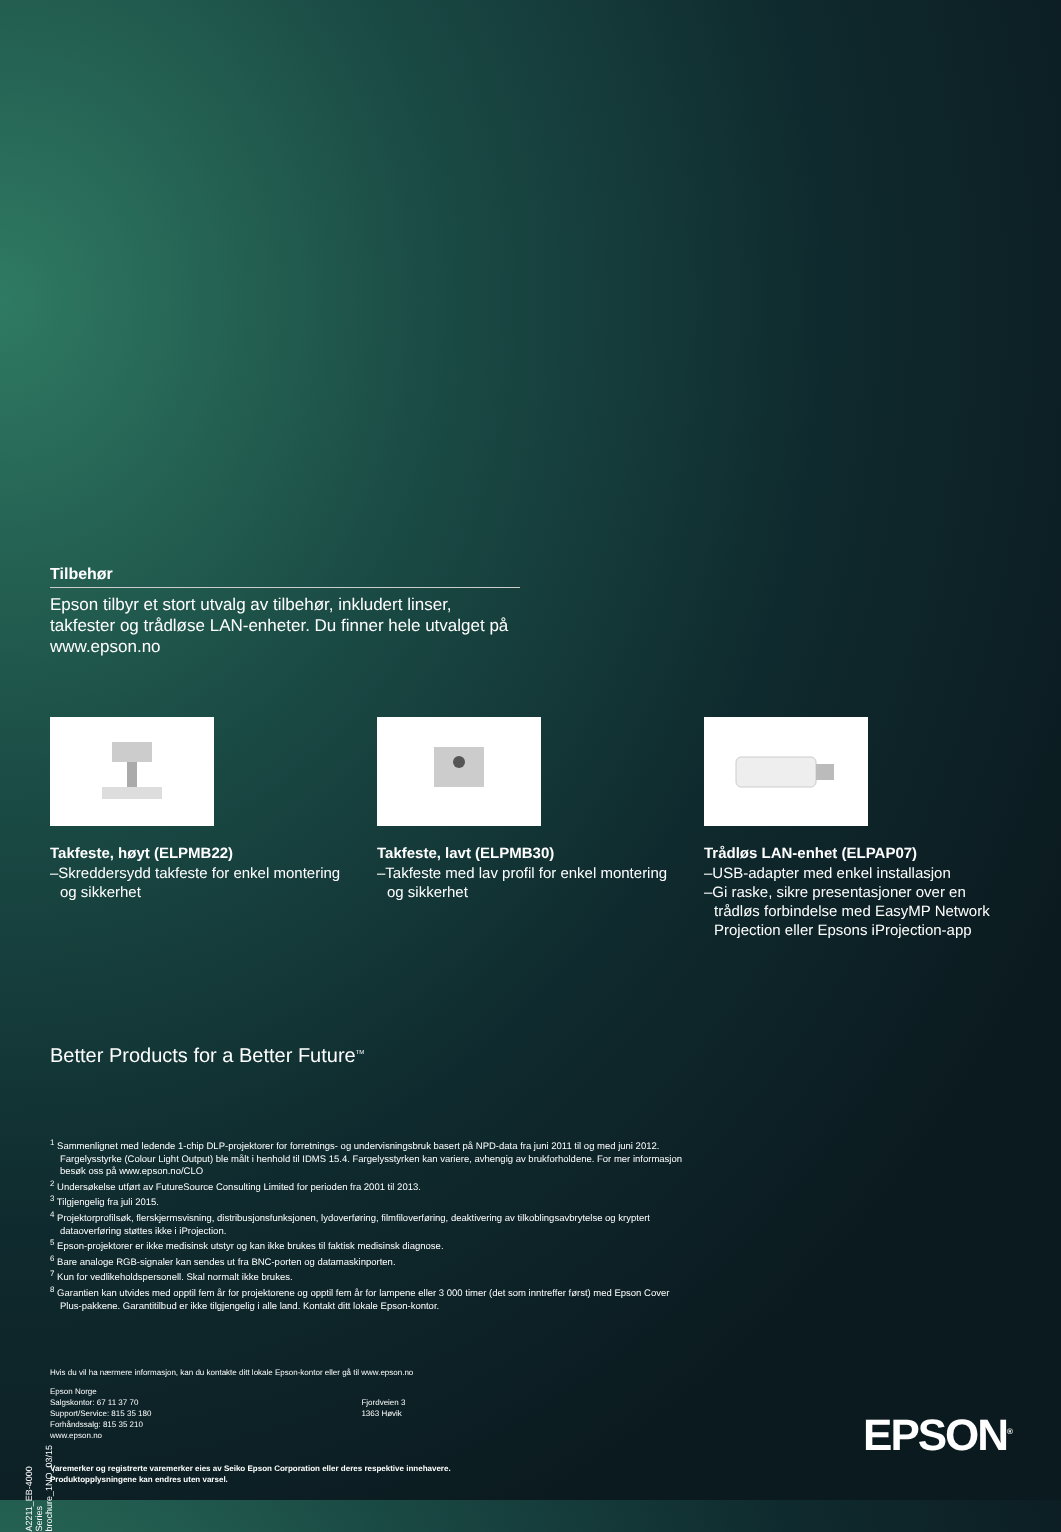Tilbehør
Epson tilbyr et stort utvalg av tilbehør, inkludert linser, takfester og trådløse LAN-enheter. Du finner hele utvalget på www.epson.no
Takfeste, høyt (ELPMB22)
–Skreddersydd takfeste for enkel montering og sikkerhet
Takfeste, lavt (ELPMB30)
–Takfeste med lav profil for enkel montering og sikkerhet
Trådløs LAN-enhet (ELPAP07)
–USB-adapter med enkel installasjon
–Gi raske, sikre presentasjoner over en trådløs forbindelse med EasyMP Network Projection eller Epsons iProjection-app
Better Products for a Better Future<sup>TM</sup>
<sup>1</sup> Sammenlignet med ledende 1-chip DLP-projektorer for forretnings- og undervisningsbruk basert på NPD-data fra juni 2011 til og med juni 2012. Fargelysstyrke (Colour Light Output) ble målt i henhold til IDMS 15.4. Fargelysstyrken kan variere, avhengig av brukforholdene. For mer informasjon besøk oss på www.epson.no/CLO
<sup>2</sup> Undersøkelse utført av FutureSource Consulting Limited for perioden fra 2001 til 2013.
<sup>3</sup> Tilgjengelig fra juli 2015.
<sup>4</sup> Projektorprofilsøk, flerskjermsvisning, distribusjonsfunksjonen, lydoverføring, filmfiloverføring, deaktivering av tilkoblingsavbrytelse og kryptert dataoverføring støttes ikke i iProjection.
<sup>5</sup> Epson-projektorer er ikke medisinsk utstyr og kan ikke brukes til faktisk medisinsk diagnose.
<sup>6</sup> Bare analoge RGB-signaler kan sendes ut fra BNC-porten og datamaskinporten.
<sup>7</sup> Kun for vedlikeholdspersonell. Skal normalt ikke brukes.
<sup>8</sup> Garantien kan utvides med opptil fem år for projektorene og opptil fem år for lampene eller 3 000 timer (det som inntreffer først) med Epson Cover Plus-pakkene. Garantitilbud er ikke tilgjengelig i alle land. Kontakt ditt lokale Epson-kontor.
Hvis du vil ha nærmere informasjon, kan du kontakte ditt lokale Epson-kontor eller gå til www.epson.no
Epson Norge
Salgskontor: 67 11 37 70
Support/Service: 815 35 180
Forhåndssalg: 815 35 210
www.epson.no
Fjordveien 3
1363 Høvik
Varemerker og registrerte varemerker eies av Seiko Epson Corporation eller deres respektive innehavere.
Produktopplysningene kan endres uten varsel.
EPSON<sup>®</sup>
A2211_EB-4000 Series brochure_1NO_03/15